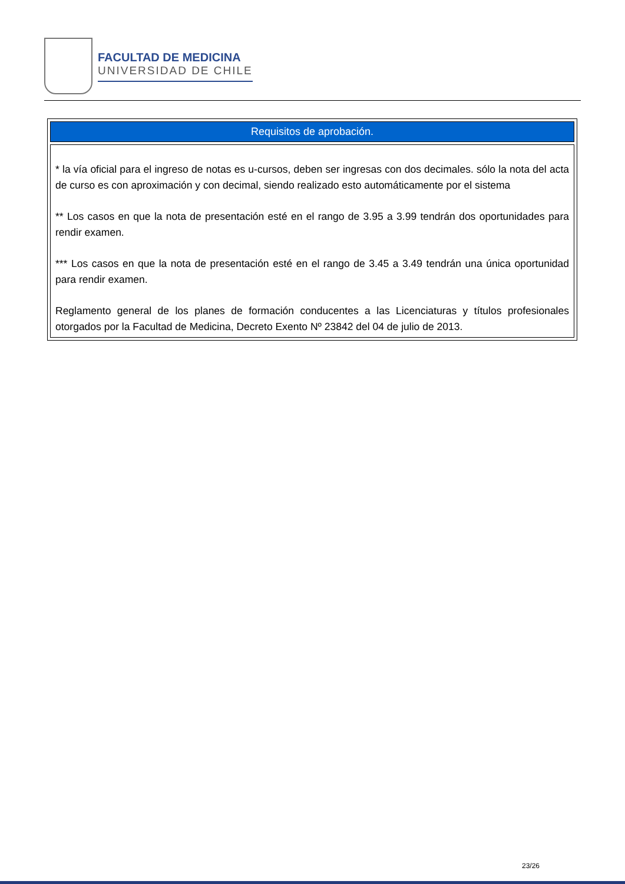FACULTAD DE MEDICINA
UNIVERSIDAD DE CHILE
| Requisitos de aprobación. |
| --- |
| * la vía oficial para el ingreso de notas es u-cursos, deben ser ingresas con dos decimales. sólo la nota del acta de curso es con aproximación y con decimal, siendo realizado esto automáticamente por el sistema ** Los casos en que la nota de presentación esté en el rango de 3.95 a 3.99 tendrán dos oportunidades para rendir examen. *** Los casos en que la nota de presentación esté en el rango de 3.45 a 3.49 tendrán una única oportunidad para rendir examen. Reglamento general de los planes de formación conducentes a las Licenciaturas y títulos profesionales otorgados por la Facultad de Medicina, Decreto Exento Nº 23842 del 04 de julio de 2013. |
23/26